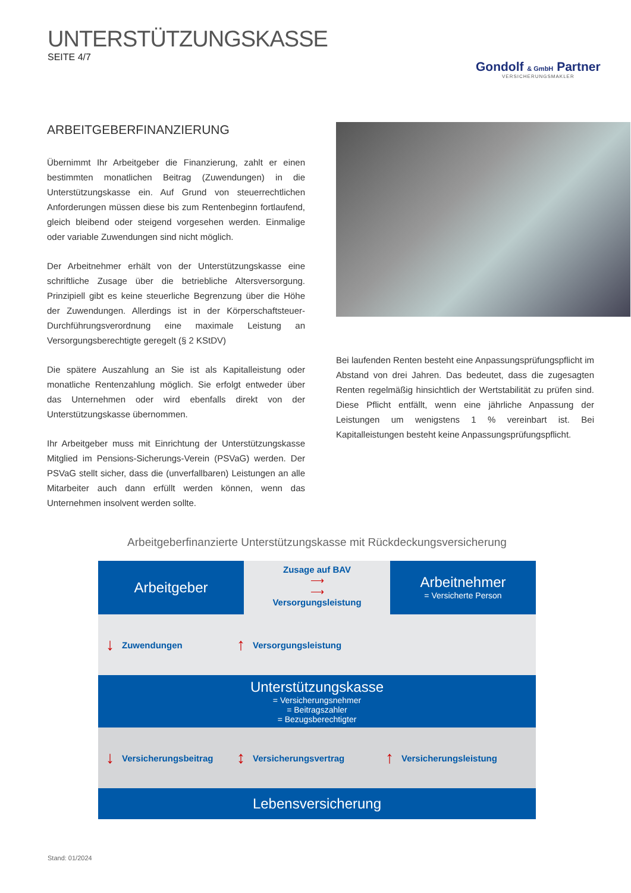UNTERSTÜTZUNGSKASSE
SEITE 4/7
Gondolf & GmbH Partner
VERSICHERUNGSMAKLER
ARBEITGEBERFINANZIERUNG
Übernimmt Ihr Arbeitgeber die Finanzierung, zahlt er einen bestimmten monatlichen Beitrag (Zuwendungen) in die Unterstützungskasse ein. Auf Grund von steuerrechtlichen Anforderungen müssen diese bis zum Rentenbeginn fortlaufend, gleich bleibend oder steigend vorgesehen werden. Einmalige oder variable Zuwendungen sind nicht möglich.
Der Arbeitnehmer erhält von der Unterstützungskasse eine schriftliche Zusage über die betriebliche Altersversorgung. Prinzipiell gibt es keine steuerliche Begrenzung über die Höhe der Zuwendungen. Allerdings ist in der Körperschaftsteuer-Durchführungsverordnung eine maximale Leistung an Versorgungsberechtigte geregelt (§ 2 KStDV)
Die spätere Auszahlung an Sie ist als Kapitalleistung oder monatliche Rentenzahlung möglich. Sie erfolgt entweder über das Unternehmen oder wird ebenfalls direkt von der Unterstützungskasse übernommen.
Ihr Arbeitgeber muss mit Einrichtung der Unterstützungskasse Mitglied im Pensions-Sicherungs-Verein (PSVaG) werden. Der PSVaG stellt sicher, dass die (unverfallbaren) Leistungen an alle Mitarbeiter auch dann erfüllt werden können, wenn das Unternehmen insolvent werden sollte.
Bei laufenden Renten besteht eine Anpassungsprüfungspflicht im Abstand von drei Jahren. Das bedeutet, dass die zugesagten Renten regelmäßig hinsichtlich der Wertstabilität zu prüfen sind. Diese Pflicht entfällt, wenn eine jährliche Anpassung der Leistungen um wenigstens 1 % vereinbart ist. Bei Kapitalleistungen besteht keine Anpassungsprüfungspflicht.
Arbeitgeberfinanzierte Unterstützungskasse mit Rückdeckungsversicherung
Arbeitgeber
Zusage auf BAV
⟶
⟶
Versorgungsleistung
Arbeitnehmer
= Versicherte Person
↓ Zuwendungen ↑ Versorgungsleistung
Unterstützungskasse
= Versicherungsnehmer
= Beitragszahler
= Bezugsberechtigter
↓ Versicherungsbeitrag ↕ Versicherungsvertrag ↑ Versicherungsleistung
Lebensversicherung
Stand: 01/2024